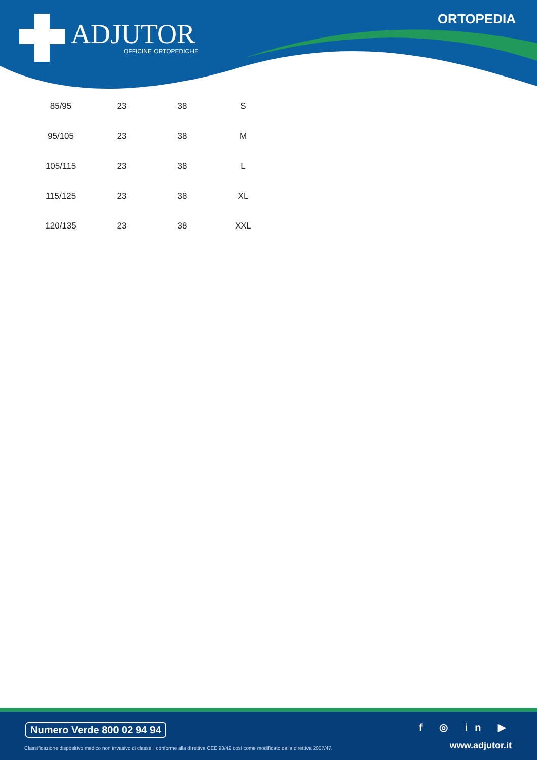ADJUTOR
OFFICINE ORTOPEDICHE
ORTOPEDIA
| 85/95 | 23 | 38 | S |
| 95/105 | 23 | 38 | M |
| 105/115 | 23 | 38 | L |
| 115/125 | 23 | 38 | XL |
| 120/135 | 23 | 38 | XXL |
Numero Verde 800 02 94 94
Classificazione dispositivo medico non invasivo di classe I conforme alla direttiva CEE 93/42 così come modificato dalla direttiva 2007/47.
f ◎ in ▶
www.adjutor.it